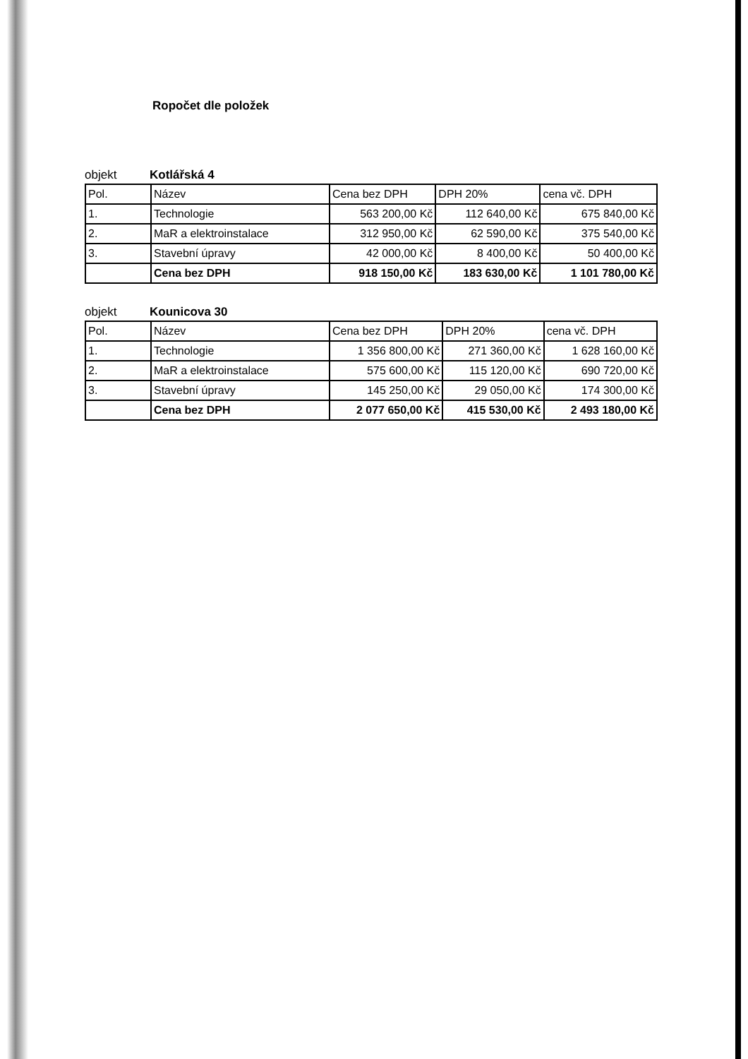Ropočet dle položek
objekt Kotlářská 4
| Pol. | Název | Cena bez DPH | DPH 20% | cena vč. DPH |
| --- | --- | --- | --- | --- |
| 1. | Technologie | 563 200,00 Kč | 112 640,00 Kč | 675 840,00 Kč |
| 2. | MaR a elektroinstalace | 312 950,00 Kč | 62 590,00 Kč | 375 540,00 Kč |
| 3. | Stavební úpravy | 42 000,00 Kč | 8 400,00 Kč | 50 400,00 Kč |
| | Cena bez DPH | 918 150,00 Kč | 183 630,00 Kč | 1 101 780,00 Kč |
objekt Kounicova 30
| Pol. | Název | Cena bez DPH | DPH 20% | cena vč. DPH |
| --- | --- | --- | --- | --- |
| 1. | Technologie | 1 356 800,00 Kč | 271 360,00 Kč | 1 628 160,00 Kč |
| 2. | MaR a elektroinstalace | 575 600,00 Kč | 115 120,00 Kč | 690 720,00 Kč |
| 3. | Stavební úpravy | 145 250,00 Kč | 29 050,00 Kč | 174 300,00 Kč |
| | Cena bez DPH | 2 077 650,00 Kč | 415 530,00 Kč | 2 493 180,00 Kč |